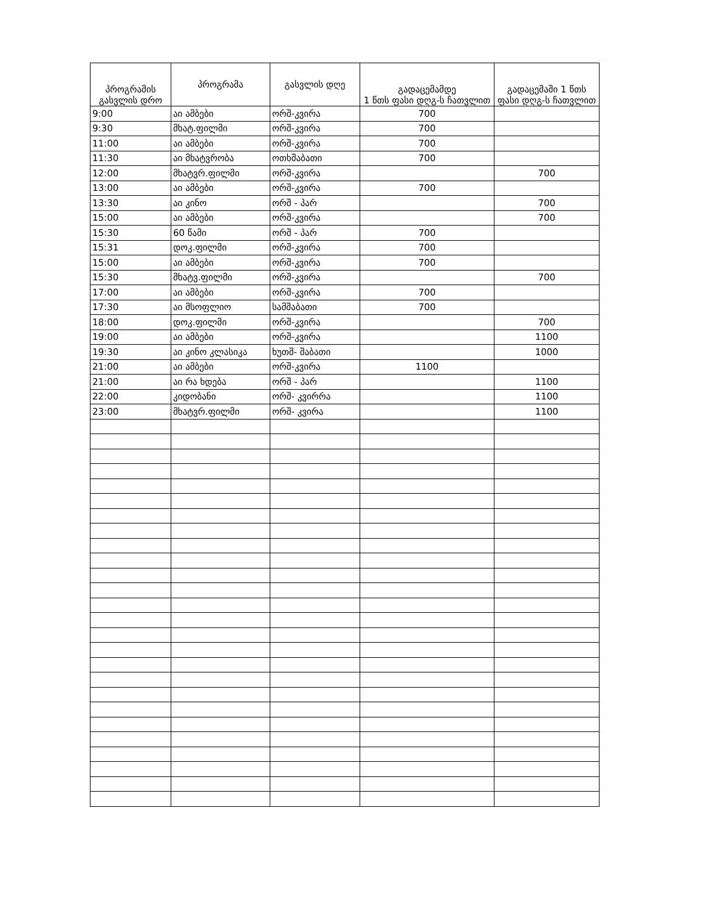| პროგრამის გასვლის დრო | პროგრამა | გასვლის დღე | გადაცემამდე 1 წთს ფასი დღგ-ს ჩათვლით | გადაცემაში 1 წთს ფასი დღგ-ს ჩათვლით |
| --- | --- | --- | --- | --- |
| 9:00 | აი ამბები | ორშ-კვირა | 700 | |
| 9:30 | მხატ.ფილმი | ორშ-კვირა | 700 | |
| 11:00 | აი ამბები | ორშ-კვირა | 700 | |
| 11:30 | აი მხატვრობა | ოთხშაბათი | 700 | |
| 12:00 | მხატვრ.ფილმი | ორშ-კვირა | | 700 |
| 13:00 | აი ამბები | ორშ-კვირა | 700 | |
| 13:30 | აი კინო | ორშ - პარ | | 700 |
| 15:00 | აი ამბები | ორშ-კვირა | | 700 |
| 15:30 | 60 წამი | ორშ - პარ | 700 | |
| 15:31 | დოკ.ფილმი | ორშ-კვირა | 700 | |
| 15:00 | აი ამბები | ორშ-კვირა | 700 | |
| 15:30 | მხატვ.ფილმი | ორშ-კვირა | | 700 |
| 17:00 | აი ამბები | ორშ-კვირა | 700 | |
| 17:30 | აი მსოფლიო | სამშაბათი | 700 | |
| 18:00 | დოკ.ფილმი | ორშ-კვირა | | 700 |
| 19:00 | აი ამბები | ორშ-კვირა | | 1100 |
| 19:30 | აი კინო კლასიკა | ხუთშ- შაბათი | | 1000 |
| 21:00 | აი ამბები | ორშ-კვირა | 1100 | |
| 21:00 | აი რა ხდება | ორშ - პარ | | 1100 |
| 22:00 | კიდობანი | ორშ- კვირრა | | 1100 |
| 23:00 | მხატვრ.ფილმი | ორშ- კვირა | | 1100 |